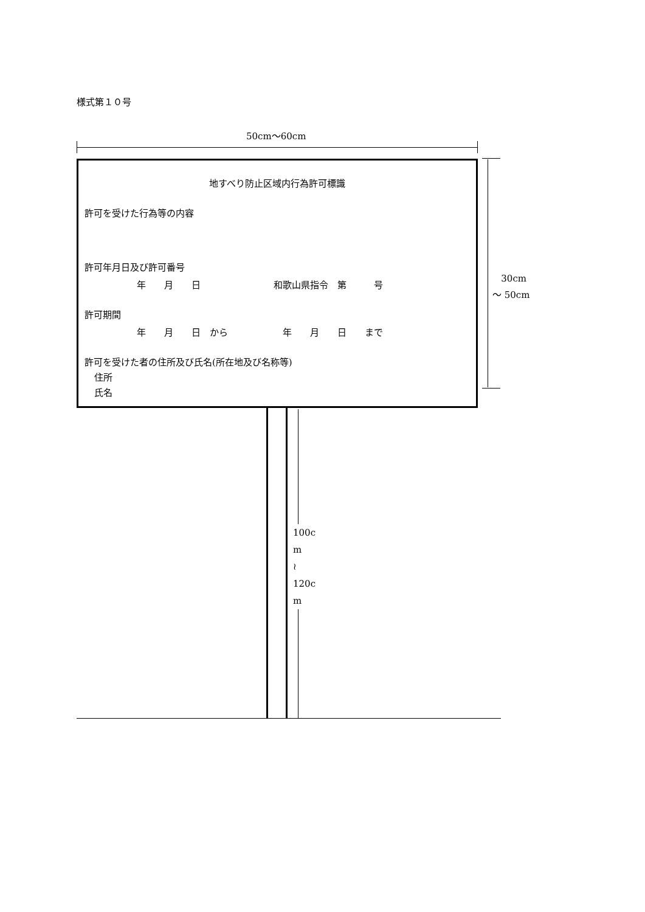様式第１０号
50cm～60cm
地すべり防止区域内行為許可標識
許可を受けた行為等の内容
許可年月日及び許可番号
年　　月　　日　　　　　　　　和歌山県指令　第　　　号
許可期間
年　　月　　日　から　　　　　　年　　月　　日　　まで
許可を受けた者の住所及び氏名(所在地及び名称等)
住所
氏名
30cm
～ 50cm
100c
m
≀
120c
m